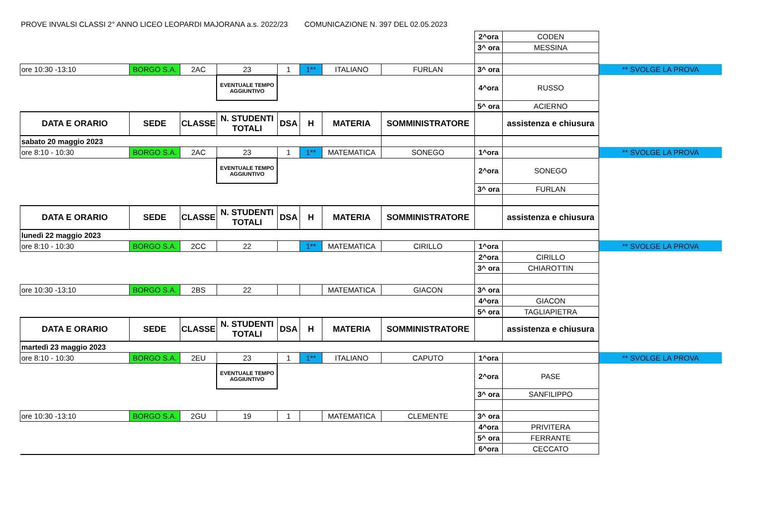PROVE INVALSI CLASSI 2° ANNO LICEO LEOPARDI MAJORANA a.s. 2022/23 COMUNICAZIONE N. 397 DEL 02.05.2023
| | | | | | | | | 2^ora | CODEN | |
| | | | | | | | | 3^ ora | MESSINA | |
| ore 10:30 -13:10 | BORGO S.A. | 2AC | 23 | 1 | 1** | ITALIANO | FURLAN | 3^ ora | | ** SVOLGE LA PROVA |
| | | | EVENTUALE TEMPO AGGIUNTIVO | | | | | 4^ora | RUSSO | |
| | | | | | | | | 5^ ora | ACIERNO | |
| DATA E ORARIO | SEDE | CLASSE | N. STUDENTI TOTALI | DSA | H | MATERIA | SOMMINISTRATORE | | assistenza e chiusura | |
| sabato 20 maggio 2023 | | | | | | | | | | |
| ore 8:10 - 10:30 | BORGO S.A. | 2AC | 23 | 1 | 1** | MATEMATICA | SONEGO | 1^ora | | ** SVOLGE LA PROVA |
| | | | EVENTUALE TEMPO AGGIUNTIVO | | | | | 2^ora | SONEGO | |
| | | | | | | | | 3^ ora | FURLAN | |
| DATA E ORARIO | SEDE | CLASSE | N. STUDENTI TOTALI | DSA | H | MATERIA | SOMMINISTRATORE | | assistenza e chiusura | |
| lunedì 22 maggio 2023 | | | | | | | | | | |
| ore 8:10 - 10:30 | BORGO S.A. | 2CC | 22 | | 1** | MATEMATICA | CIRILLO | 1^ora | | ** SVOLGE LA PROVA |
| | | | | | | | | 2^ora | CIRILLO | |
| | | | | | | | | 3^ ora | CHIAROTTIN | |
| ore 10:30 -13:10 | BORGO S.A. | 2BS | 22 | | | MATEMATICA | GIACON | 3^ ora | | |
| | | | | | | | | 4^ora | GIACON | |
| | | | | | | | | 5^ ora | TAGLIAPIETRA | |
| DATA E ORARIO | SEDE | CLASSE | N. STUDENTI TOTALI | DSA | H | MATERIA | SOMMINISTRATORE | | assistenza e chiusura | |
| martedì 23 maggio 2023 | | | | | | | | | | |
| ore 8:10 - 10:30 | BORGO S.A. | 2EU | 23 | 1 | 1** | ITALIANO | CAPUTO | 1^ora | | ** SVOLGE LA PROVA |
| | | | EVENTUALE TEMPO AGGIUNTIVO | | | | | 2^ora | PASE | |
| | | | | | | | | 3^ ora | SANFILIPPO | |
| ore 10:30 -13:10 | BORGO S.A. | 2GU | 19 | 1 | | MATEMATICA | CLEMENTE | 3^ ora | | |
| | | | | | | | | 4^ora | PRIVITERA | |
| | | | | | | | | 5^ ora | FERRANTE | |
| | | | | | | | | 6^ora | CECCATO | |